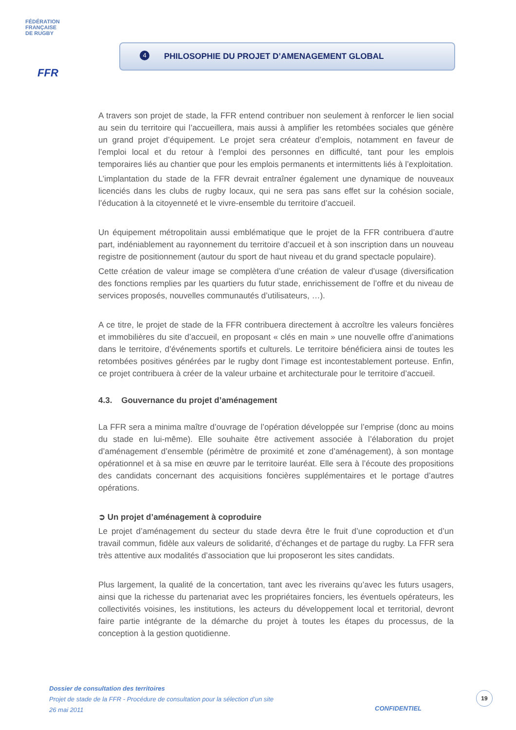FÉDÉRATION
FRANÇAISE
DE RUGBY
FFR
4
PHILOSOPHIE DU PROJET D’AMENAGEMENT GLOBAL
A travers son projet de stade, la FFR entend contribuer non seulement à renforcer le lien social au sein du territoire qui l’accueillera, mais aussi à amplifier les retombées sociales que génère un grand projet d’équipement. Le projet sera créateur d’emplois, notamment en faveur de l’emploi local et du retour à l’emploi des personnes en difficulté, tant pour les emplois temporaires liés au chantier que pour les emplois permanents et intermittents liés à l’exploitation.
L’implantation du stade de la FFR devrait entraîner également une dynamique de nouveaux licenciés dans les clubs de rugby locaux, qui ne sera pas sans effet sur la cohésion sociale, l’éducation à la citoyenneté et le vivre-ensemble du territoire d’accueil.
Un équipement métropolitain aussi emblématique que le projet de la FFR contribuera d’autre part, indéniablement au rayonnement du territoire d’accueil et à son inscription dans un nouveau registre de positionnement (autour du sport de haut niveau et du grand spectacle populaire).
Cette création de valeur image se complètera d’une création de valeur d’usage (diversification des fonctions remplies par les quartiers du futur stade, enrichissement de l’offre et du niveau de services proposés, nouvelles communautés d’utilisateurs, …).
A ce titre, le projet de stade de la FFR contribuera directement à accroître les valeurs foncières et immobilières du site d’accueil, en proposant « clés en main » une nouvelle offre d’animations dans le territoire, d’événements sportifs et culturels. Le territoire bénéficiera ainsi de toutes les retombées positives générées par le rugby dont l’image est incontestablement porteuse. Enfin, ce projet contribuera à créer de la valeur urbaine et architecturale pour le territoire d’accueil.
4.3. Gouvernance du projet d’aménagement
La FFR sera a minima maître d’ouvrage de l’opération développée sur l’emprise (donc au moins du stade en lui-même). Elle souhaite être activement associée à l’élaboration du projet d’aménagement d’ensemble (périmètre de proximité et zone d’aménagement), à son montage opérationnel et à sa mise en œuvre par le territoire lauréat. Elle sera à l’écoute des propositions des candidats concernant des acquisitions foncières supplémentaires et le portage d’autres opérations.
➲ Un projet d’aménagement à coproduire
Le projet d’aménagement du secteur du stade devra être le fruit d’une coproduction et d’un travail commun, fidèle aux valeurs de solidarité, d’échanges et de partage du rugby. La FFR sera très attentive aux modalités d’association que lui proposeront les sites candidats.
Plus largement, la qualité de la concertation, tant avec les riverains qu’avec les futurs usagers, ainsi que la richesse du partenariat avec les propriétaires fonciers, les éventuels opérateurs, les collectivités voisines, les institutions, les acteurs du développement local et territorial, devront faire partie intégrante de la démarche du projet à toutes les étapes du processus, de la conception à la gestion quotidienne.
Dossier de consultation des territoires
Projet de stade de la FFR - Procédure de consultation pour la sélection d’un site
26 mai 2011
CONFIDENTIEL
19